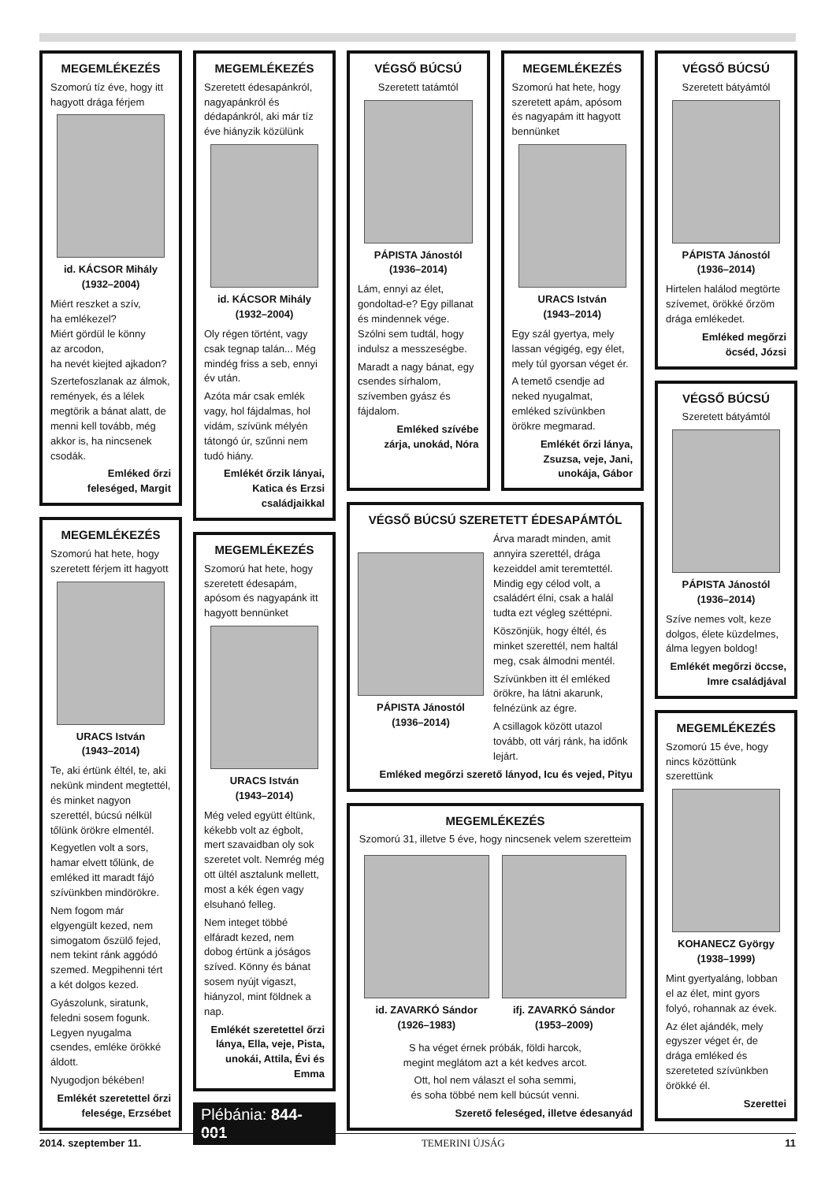MEGEMLÉKEZÉS
Szomorú tíz éve, hogy itt hagyott drága férjem
id. KÁCSOR Mihály
(1932–2004)
Miért reszket a szív,
ha emlékezel?
Miért gördül le könny
az arcodon,
ha nevét kiejted ajkadon?
Szertefoszlanak az álmok, remények, és a lélek megtörik a bánat alatt, de menni kell tovább, még akkor is, ha nincsenek csodák.
Emléked őrzi
feleséged, Margit
MEGEMLÉKEZÉS
Szomorú hat hete, hogy szeretett férjem itt hagyott
URACS István
(1943–2014)
Te, aki értünk éltél, te, aki nekünk mindent megtettél, és minket nagyon szerettél, búcsú nélkül tőlünk örökre elmentél.
Kegyetlen volt a sors, hamar elvett tőlünk, de emléked itt maradt fájó szívünkben mindörökre.
Nem fogom már elgyengült kezed, nem simogatom őszülő fejed, nem tekint ránk aggódó szemed. Megpihenni tért a két dolgos kezed.
Gyászolunk, siratunk, feledni sosem fogunk. Legyen nyugalma csendes, emléke örökké áldott.
Nyugodjon békében!
Emlékét szeretettel őrzi
felesége, Erzsébet
MEGEMLÉKEZÉS
Szeretett édesapánkról, nagyapánkról és dédapánkról, aki már tíz éve hiányzik közülünk
id. KÁCSOR Mihály
(1932–2004)
Oly régen történt, vagy csak tegnap talán... Még mindég friss a seb, ennyi év után.
Azóta már csak emlék vagy, hol fájdalmas, hol vidám, szívünk mélyén tátongó úr, szűnni nem tudó hiány.
Emlékét őrzik lányai,
Katica és Erzsi
családjaikkal
MEGEMLÉKEZÉS
Szomorú hat hete, hogy szeretett édesapám, apósom és nagyapánk itt hagyott bennünket
URACS István
(1943–2014)
Még veled együtt éltünk, kékebb volt az égbolt, mert szavaidban oly sok szeretet volt. Nemrég még ott ültél asztalunk mellett, most a kék égen vagy elsuhanó felleg.
Nem integet többé elfáradt kezed, nem dobog értünk a jóságos szíved. Könny és bánat sosem nyújt vigaszt, hiányzol, mint földnek a nap.
Emlékét szeretettel őrzi lánya, Ella, veje, Pista, unokái, Attila, Évi és Emma
Plébánia: 844-001
VÉGSŐ BÚCSÚ
Szeretett tatámtól
PÁPISTA Jánostól
(1936–2014)
Lám, ennyi az élet, gondoltad-e? Egy pillanat és mindennek vége. Szólni sem tudtál, hogy indulsz a messzeségbe.
Maradt a nagy bánat, egy csendes sírhalom, szívemben gyász és fájdalom.
Emléked szívébe
zárja, unokád, Nóra
MEGEMLÉKEZÉS
Szomorú hat hete, hogy szeretett apám, apósom és nagyapám itt hagyott bennünket
URACS István
(1943–2014)
Egy szál gyertya, mely lassan végigég, egy élet, mely túl gyorsan véget ér.
A temető csendje ad neked nyugalmat, emléked szívünkben örökre megmarad.
Emlékét őrzi lánya, Zsuzsa, veje, Jani, unokája, Gábor
VÉGSŐ BÚCSÚ SZERETETT ÉDESAPÁMTÓL
PÁPISTA Jánostól
(1936–2014)
Árva maradt minden, amit annyira szerettél, drága kezeiddel amit teremtettél. Mindig egy célod volt, a családért élni, csak a halál tudta ezt végleg széttépni.
Köszönjük, hogy éltél, és minket szerettél, nem haltál meg, csak álmodni mentél.
Szívünkben itt él emléked örökre, ha látni akarunk, felnézünk az égre.
A csillagok között utazol tovább, ott várj ránk, ha időnk lejárt.
Emléked megőrzi szerető lányod, Icu és vejed, Pityu
MEGEMLÉKEZÉS
Szomorú 31, illetve 5 éve, hogy nincsenek velem szeretteim
id. ZAVARKÓ Sándor
(1926–1983)
ifj. ZAVARKÓ Sándor
(1953–2009)
S ha véget érnek próbák, földi harcok,
megint meglátom azt a két kedves arcot.
Ott, hol nem választ el soha semmi,
és soha többé nem kell búcsút venni.
Szerető feleséged, illetve édesanyád
VÉGSŐ BÚCSÚ
Szeretett bátyámtól
PÁPISTA Jánostól
(1936–2014)
Hirtelen halálod megtörte szívemet, örökké őrzöm drága emlékedet.
Emléked megőrzi
öcséd, Józsi
VÉGSŐ BÚCSÚ
Szeretett bátyámtól
PÁPISTA Jánostól
(1936–2014)
Szíve nemes volt, keze dolgos, élete küzdelmes, álma legyen boldog!
Emlékét megőrzi öccse,
Imre családjával
MEGEMLÉKEZÉS
Szomorú 15 éve, hogy nincs közöttünk szerettünk
KOHANECZ György
(1938–1999)
Mint gyertyaláng, lobban el az élet, mint gyors folyó, rohannak az évek.
Az élet ajándék, mely egyszer véget ér, de drága emléked és szereteted szívünkben örökké él.
Szerettei
2014. szeptember 11. TEMERINI ÚJSÁG 11